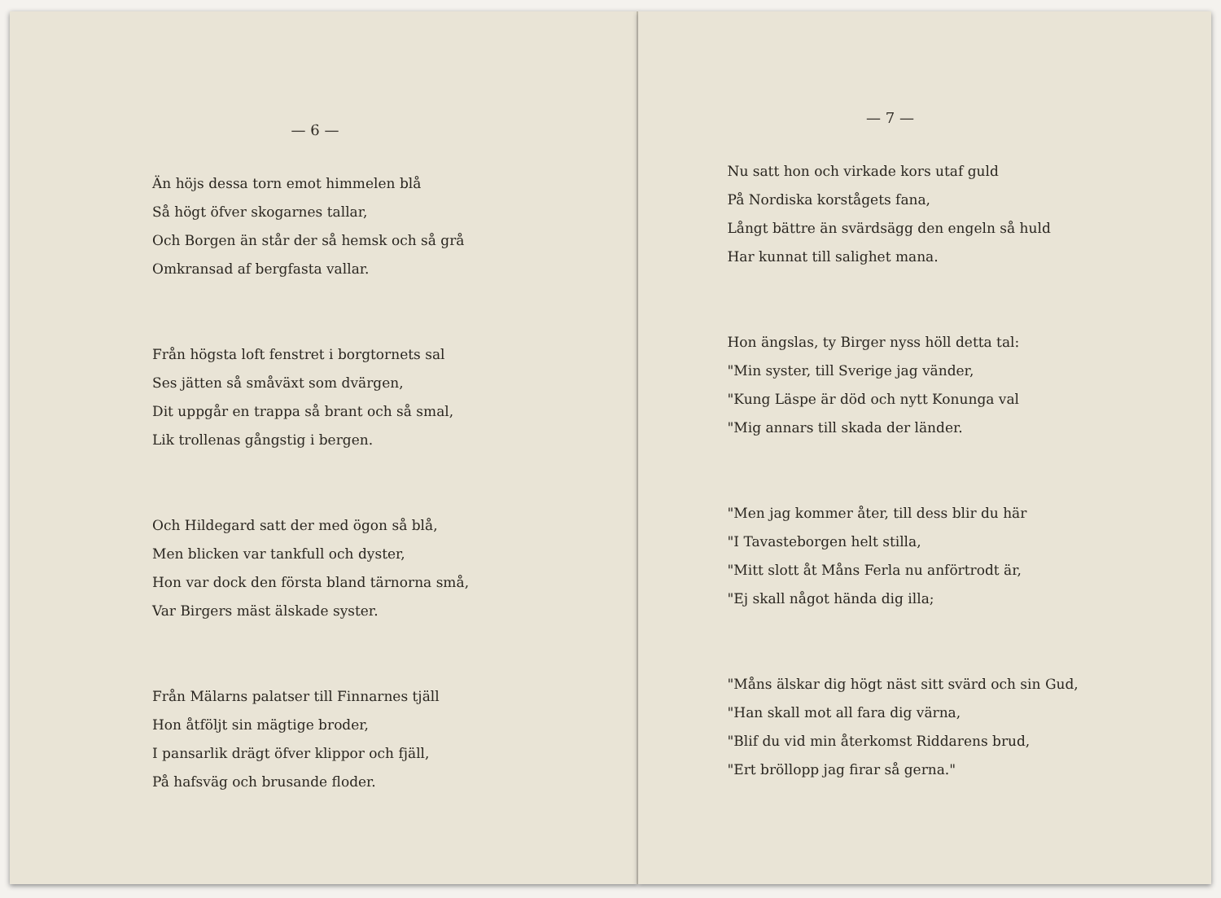— 6 —
Än höjs dessa torn emot himmelen blå
Så högt öfver skogarnes tallar,
Och Borgen än står der så hemsk och så grå
Omkransad af bergfasta vallar.
Från högsta loft fenstret i borgtornets sal
Ses jätten så småväxt som dvärgen,
Dit uppgår en trappa så brant och så smal,
Lik trollenas gångstig i bergen.
Och Hildegard satt der med ögon så blå,
Men blicken var tankfull och dyster,
Hon var dock den första bland tärnorna små,
Var Birgers mäst älskade syster.
Från Mälarns palatser till Finnarnes tjäll
Hon åtföljt sin mägtige broder,
I pansarlik drägt öfver klippor och fjäll,
På hafsväg och brusande floder.
— 7 —
Nu satt hon och virkade kors utaf guld
På Nordiska korstågets fana,
Långt bättre än svärdsägg den engeln så huld
Har kunnat till salighet mana.
Hon ängslas, ty Birger nyss höll detta tal:
"Min syster, till Sverige jag vänder,
"Kung Läspe är död och nytt Konunga val
"Mig annars till skada der länder.
"Men jag kommer åter, till dess blir du här
"I Tavasteborgen helt stilla,
"Mitt slott åt Måns Ferla nu anförtrodt är,
"Ej skall något hända dig illa;
"Måns älskar dig högt näst sitt svärd och sin Gud,
"Han skall mot all fara dig värna,
"Blif du vid min återkomst Riddarens brud,
"Ert bröllopp jag firar så gerna."